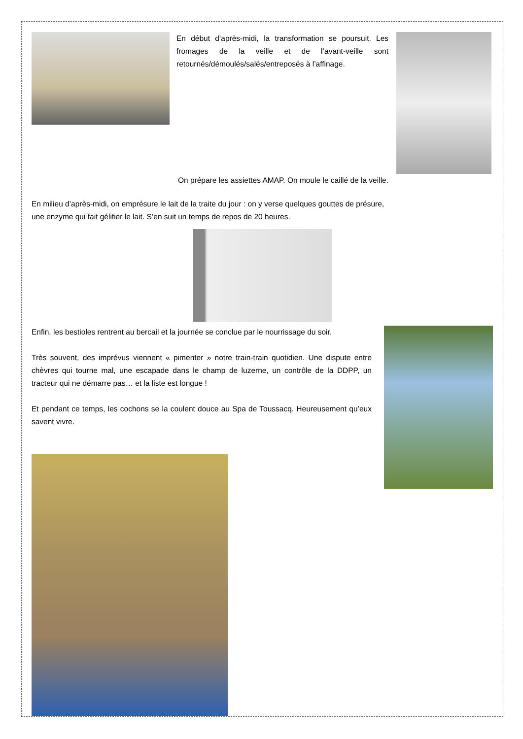En début d’après-midi, la transformation se poursuit. Les fromages de la veille et de l’avant-veille sont retournés/démoulés/salés/entreposés à l’affinage.
On prépare les assiettes AMAP. On moule le caillé de la veille.
En milieu d’après-midi, on emprésure le lait de la traite du jour : on y verse quelques gouttes de présure,
une enzyme qui fait gélifier le lait. S’en suit un temps de repos de 20 heures.
Enfin, les bestioles rentrent au bercail et la journée se conclue par le nourrissage du soir.
Très souvent, des imprévus viennent « pimenter » notre train-train quotidien. Une dispute entre chèvres qui tourne mal, une escapade dans le champ de luzerne, un contrôle de la DDPP, un tracteur qui ne démarre pas… et la liste est longue !
Et pendant ce temps, les cochons se la coulent douce au Spa de Toussacq. Heureusement qu’eux savent vivre.